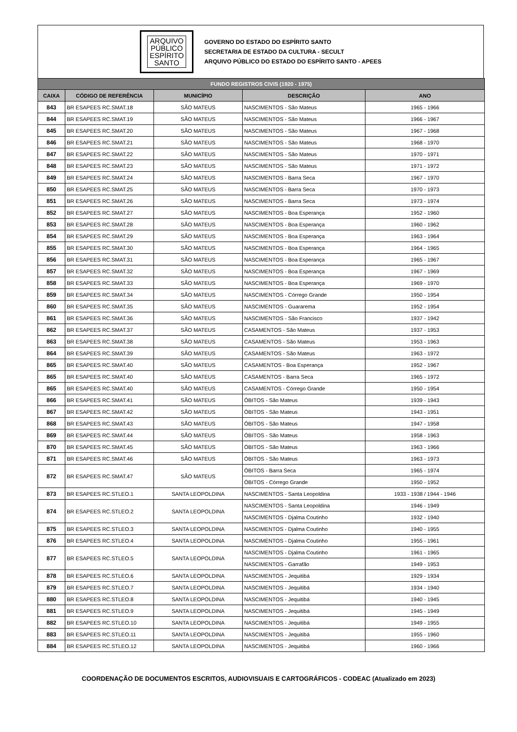ARQUIVO
PÚBLICO
ESPÍRITO
SANTO
GOVERNO DO ESTADO DO ESPÍRITO SANTO
SECRETARIA DE ESTADO DA CULTURA - SECULT
ARQUIVO PÚBLICO DO ESTADO DO ESPÍRITO SANTO - APEES
| FUNDO REGISTROS CIVIS (1920 - 1975) | | | | |
| --- | --- | --- | --- | --- |
| CAIXA | CÓDIGO DE REFERÊNCIA | MUNICÍPIO | DESCRIÇÃO | ANO |
| 843 | BR ESAPEES RC.SMAT.18 | SÃO MATEUS | NASCIMENTOS - São Mateus | 1965 - 1966 |
| 844 | BR ESAPEES RC.SMAT.19 | SÃO MATEUS | NASCIMENTOS - São Mateus | 1966 - 1967 |
| 845 | BR ESAPEES RC.SMAT.20 | SÃO MATEUS | NASCIMENTOS - São Mateus | 1967 - 1968 |
| 846 | BR ESAPEES RC.SMAT.21 | SÃO MATEUS | NASCIMENTOS - São Mateus | 1968 - 1970 |
| 847 | BR ESAPEES RC.SMAT.22 | SÃO MATEUS | NASCIMENTOS - São Mateus | 1970 - 1971 |
| 848 | BR ESAPEES RC.SMAT.23 | SÃO MATEUS | NASCIMENTOS - São Mateus | 1971 - 1972 |
| 849 | BR ESAPEES RC.SMAT.24 | SÃO MATEUS | NASCIMENTOS - Barra Seca | 1967 - 1970 |
| 850 | BR ESAPEES RC.SMAT.25 | SÃO MATEUS | NASCIMENTOS - Barra Seca | 1970 - 1973 |
| 851 | BR ESAPEES RC.SMAT.26 | SÃO MATEUS | NASCIMENTOS - Barra Seca | 1973 - 1974 |
| 852 | BR ESAPEES RC.SMAT.27 | SÃO MATEUS | NASCIMENTOS - Boa Esperança | 1952 - 1960 |
| 853 | BR ESAPEES RC.SMAT.28 | SÃO MATEUS | NASCIMENTOS - Boa Esperança | 1960 - 1962 |
| 854 | BR ESAPEES RC.SMAT.29 | SÃO MATEUS | NASCIMENTOS - Boa Esperança | 1963 - 1964 |
| 855 | BR ESAPEES RC.SMAT.30 | SÃO MATEUS | NASCIMENTOS - Boa Esperança | 1964 - 1965 |
| 856 | BR ESAPEES RC.SMAT.31 | SÃO MATEUS | NASCIMENTOS - Boa Esperança | 1965 - 1967 |
| 857 | BR ESAPEES RC.SMAT.32 | SÃO MATEUS | NASCIMENTOS - Boa Esperança | 1967 - 1969 |
| 858 | BR ESAPEES RC.SMAT.33 | SÃO MATEUS | NASCIMENTOS - Boa Esperança | 1969 - 1970 |
| 859 | BR ESAPEES RC.SMAT.34 | SÃO MATEUS | NASCIMENTOS - Córrego Grande | 1950 - 1954 |
| 860 | BR ESAPEES RC.SMAT.35 | SÃO MATEUS | NASCIMENTOS - Guararema | 1952 - 1954 |
| 861 | BR ESAPEES RC.SMAT.36 | SÃO MATEUS | NASCIMENTOS - São Francisco | 1937 - 1942 |
| 862 | BR ESAPEES RC.SMAT.37 | SÃO MATEUS | CASAMENTOS - São Mateus | 1937 - 1953 |
| 863 | BR ESAPEES RC.SMAT.38 | SÃO MATEUS | CASAMENTOS - São Mateus | 1953 - 1963 |
| 864 | BR ESAPEES RC.SMAT.39 | SÃO MATEUS | CASAMENTOS - São Mateus | 1963 - 1972 |
| 865 | BR ESAPEES RC.SMAT.40 | SÃO MATEUS | CASAMENTOS - Boa Esperança | 1952 - 1967 |
| 865 | BR ESAPEES RC.SMAT.40 | SÃO MATEUS | CASAMENTOS - Barra Seca | 1965 - 1972 |
| 865 | BR ESAPEES RC.SMAT.40 | SÃO MATEUS | CASAMENTOS - Córrego Grande | 1950 - 1954 |
| 866 | BR ESAPEES RC.SMAT.41 | SÃO MATEUS | ÓBITOS - São Mateus | 1939 - 1943 |
| 867 | BR ESAPEES RC.SMAT.42 | SÃO MATEUS | ÓBITOS - São Mateus | 1943 - 1951 |
| 868 | BR ESAPEES RC.SMAT.43 | SÃO MATEUS | ÓBITOS - São Mateus | 1947 - 1958 |
| 869 | BR ESAPEES RC.SMAT.44 | SÃO MATEUS | ÓBITOS - São Mateus | 1958 - 1963 |
| 870 | BR ESAPEES RC.SMAT.45 | SÃO MATEUS | ÓBITOS - São Mateus | 1963 - 1966 |
| 871 | BR ESAPEES RC.SMAT.46 | SÃO MATEUS | ÓBITOS - São Mateus | 1963 - 1973 |
| 872 | BR ESAPEES RC.SMAT.47 | SÃO MATEUS | ÓBITOS - Barra Seca | 1965 - 1974 |
| | | | ÓBITOS - Córrego Grande | 1950 - 1952 |
| 873 | BR ESAPEES RC.STLEO.1 | SANTA LEOPOLDINA | NASCIMENTOS - Santa Leopoldina | 1933 - 1938 / 1944 - 1946 |
| 874 | BR ESAPEES RC.STLEO.2 | SANTA LEOPOLDINA | NASCIMENTOS - Santa Leopoldina | 1946 - 1949 |
| | | | NASCIMENTOS - Djalma Coutinho | 1932 - 1940 |
| 875 | BR ESAPEES RC.STLEO.3 | SANTA LEOPOLDINA | NASCIMENTOS - Djalma Coutinho | 1940 - 1955 |
| 876 | BR ESAPEES RC.STLEO.4 | SANTA LEOPOLDINA | NASCIMENTOS - Djalma Coutinho | 1955 - 1961 |
| 877 | BR ESAPEES RC.STLEO.5 | SANTA LEOPOLDINA | NASCIMENTOS - Djalma Coutinho | 1961 - 1965 |
| | | | NASCIMENTOS - Garrafão | 1949 - 1953 |
| 878 | BR ESAPEES RC.STLEO.6 | SANTA LEOPOLDINA | NASCIMENTOS - Jequitibá | 1929 - 1934 |
| 879 | BR ESAPEES RC.STLEO.7 | SANTA LEOPOLDINA | NASCIMENTOS - Jequitibá | 1934 - 1940 |
| 880 | BR ESAPEES RC.STLEO.8 | SANTA LEOPOLDINA | NASCIMENTOS - Jequitibá | 1940 - 1945 |
| 881 | BR ESAPEES RC.STLEO.9 | SANTA LEOPOLDINA | NASCIMENTOS - Jequitibá | 1945 - 1949 |
| 882 | BR ESAPEES RC.STLEO.10 | SANTA LEOPOLDINA | NASCIMENTOS - Jequitibá | 1949 - 1955 |
| 883 | BR ESAPEES RC.STLEO.11 | SANTA LEOPOLDINA | NASCIMENTOS - Jequitibá | 1955 - 1960 |
| 884 | BR ESAPEES RC.STLEO.12 | SANTA LEOPOLDINA | NASCIMENTOS - Jequitibá | 1960 - 1966 |
COORDENAÇÃO DE DOCUMENTOS ESCRITOS, AUDIOVISUAIS E CARTOGRÁFICOS - CODEAC (Atualizado em 2023)